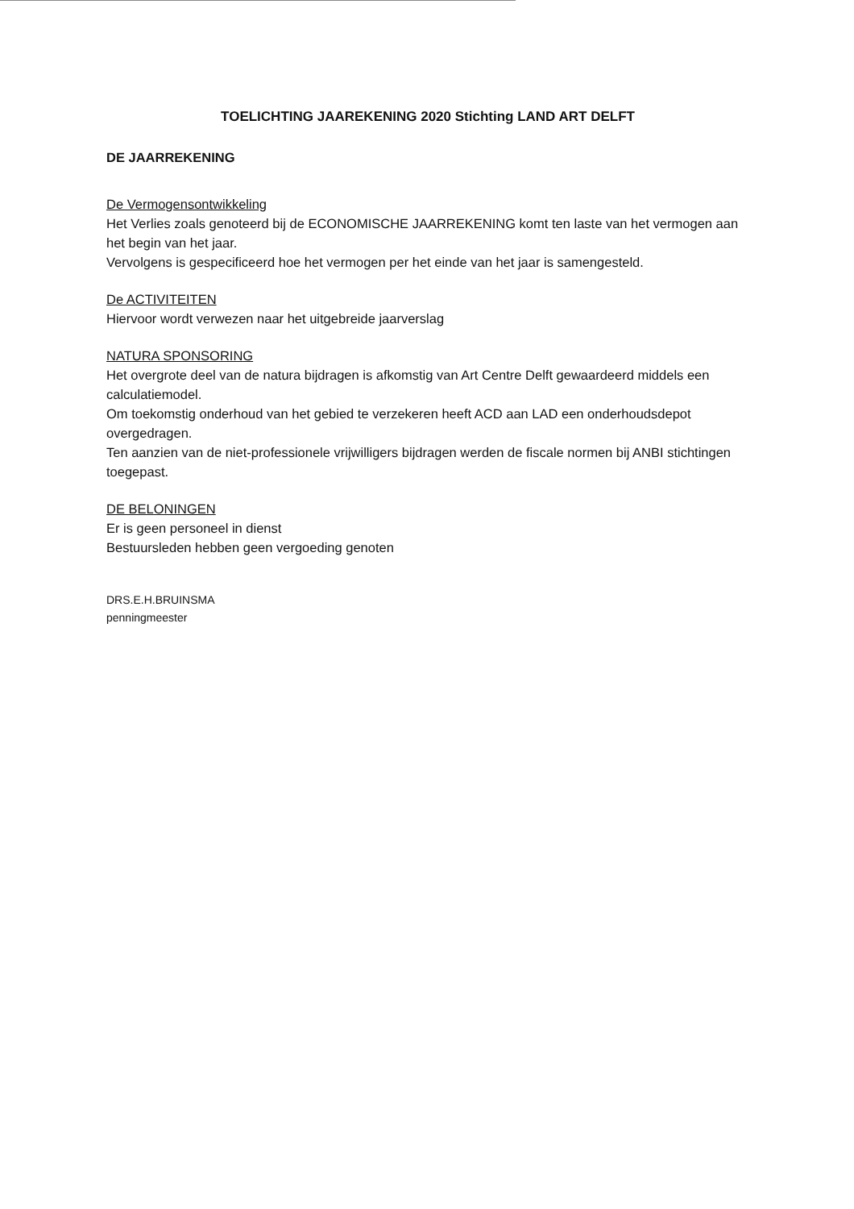TOELICHTING JAAREKENING 2020 Stichting LAND ART DELFT
DE JAARREKENING
De Vermogensontwikkeling
Het Verlies zoals genoteerd bij de ECONOMISCHE JAARREKENING komt ten laste van het vermogen aan het begin van het jaar.
Vervolgens is gespecificeerd hoe het vermogen per het einde van het jaar is samengesteld.
De ACTIVITEITEN
Hiervoor wordt verwezen naar het uitgebreide jaarverslag
NATURA SPONSORING
Het overgrote deel van de natura bijdragen is afkomstig van Art Centre Delft gewaardeerd middels een calculatiemodel.
Om toekomstig onderhoud van het gebied te verzekeren heeft ACD aan LAD een onderhoudsdepot overgedragen.
Ten aanzien van de niet-professionele vrijwilligers bijdragen werden de fiscale normen bij ANBI stichtingen toegepast.
DE BELONINGEN
Er is geen personeel in dienst
Bestuursleden hebben geen vergoeding genoten
DRS.E.H.BRUINSMA
penningmeester